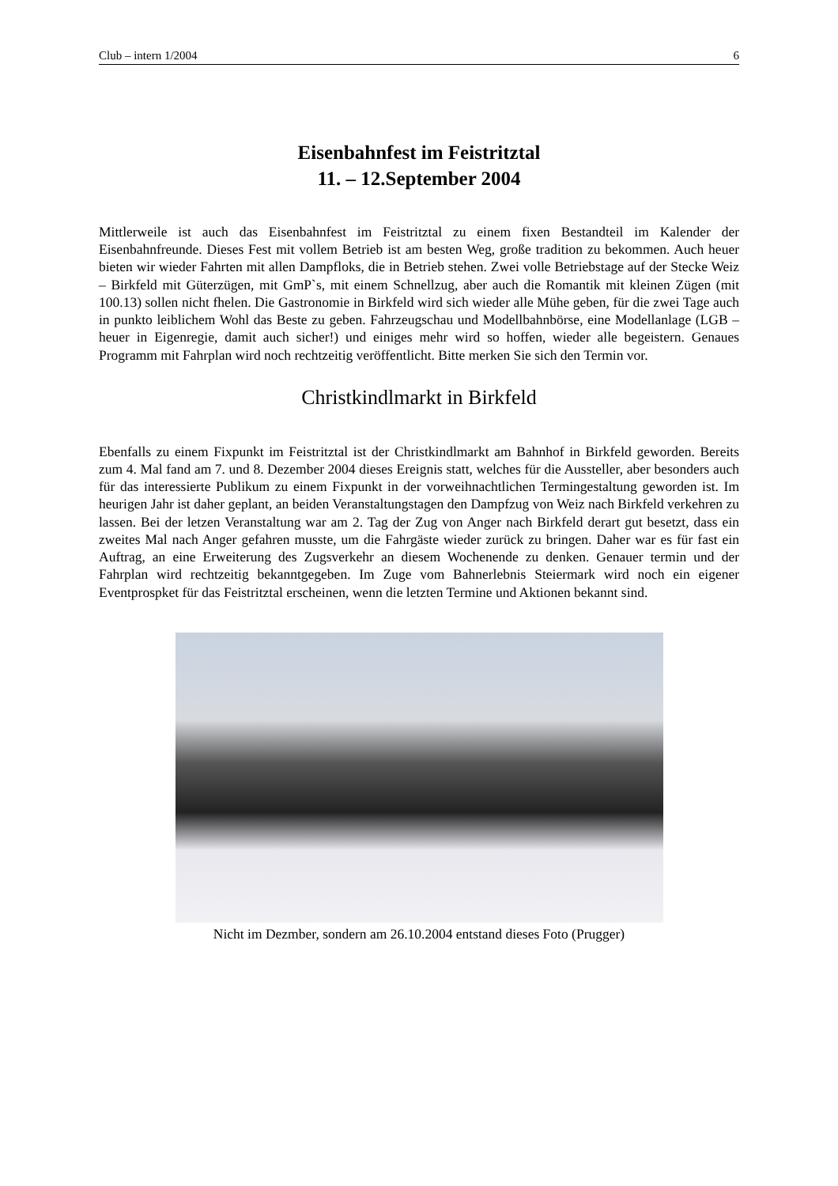Club – intern 1/2004 6
Eisenbahnfest im Feistritztal
11. – 12.September 2004
Mittlerweile ist auch das Eisenbahnfest im Feistritztal zu einem fixen Bestandteil im Kalender der Eisenbahnfreunde. Dieses Fest mit vollem Betrieb ist am besten Weg, große tradition zu bekommen. Auch heuer bieten wir wieder Fahrten mit allen Dampfloks, die in Betrieb stehen. Zwei volle Betriebstage auf der Stecke Weiz – Birkfeld mit Güterzügen, mit GmP`s, mit einem Schnellzug, aber auch die Romantik mit kleinen Zügen (mit 100.13) sollen nicht fhelen. Die Gastronomie in Birkfeld wird sich wieder alle Mühe geben, für die zwei Tage auch in punkto leiblichem Wohl das Beste zu geben. Fahrzeugschau und Modellbahnbörse, eine Modellanlage (LGB – heuer in Eigenregie, damit auch sicher!) und einiges mehr wird so hoffen, wieder alle begeistern. Genaues Programm mit Fahrplan wird noch rechtzeitig veröffentlicht. Bitte merken Sie sich den Termin vor.
Christkindlmarkt in Birkfeld
Ebenfalls zu einem Fixpunkt im Feistritztal ist der Christkindlmarkt am Bahnhof in Birkfeld geworden. Bereits zum 4. Mal fand am 7. und 8. Dezember 2004 dieses Ereignis statt, welches für die Aussteller, aber besonders auch für das interessierte Publikum zu einem Fixpunkt in der vorweihnachtlichen Termingestaltung geworden ist. Im heurigen Jahr ist daher geplant, an beiden Veranstaltungstagen den Dampfzug von Weiz nach Birkfeld verkehren zu lassen. Bei der letzen Veranstaltung war am 2. Tag der Zug von Anger nach Birkfeld derart gut besetzt, dass ein zweites Mal nach Anger gefahren musste, um die Fahrgäste wieder zurück zu bringen. Daher war es für fast ein Auftrag, an eine Erweiterung des Zugsverkehr an diesem Wochenende zu denken. Genauer termin und der Fahrplan wird rechtzeitig bekanntgegeben. Im Zuge vom Bahnerlebnis Steiermark wird noch ein eigener Eventprospket für das Feistritztal erscheinen, wenn die letzten Termine und Aktionen bekannt sind.
Nicht im Dezmber, sondern am 26.10.2004 entstand dieses Foto (Prugger)